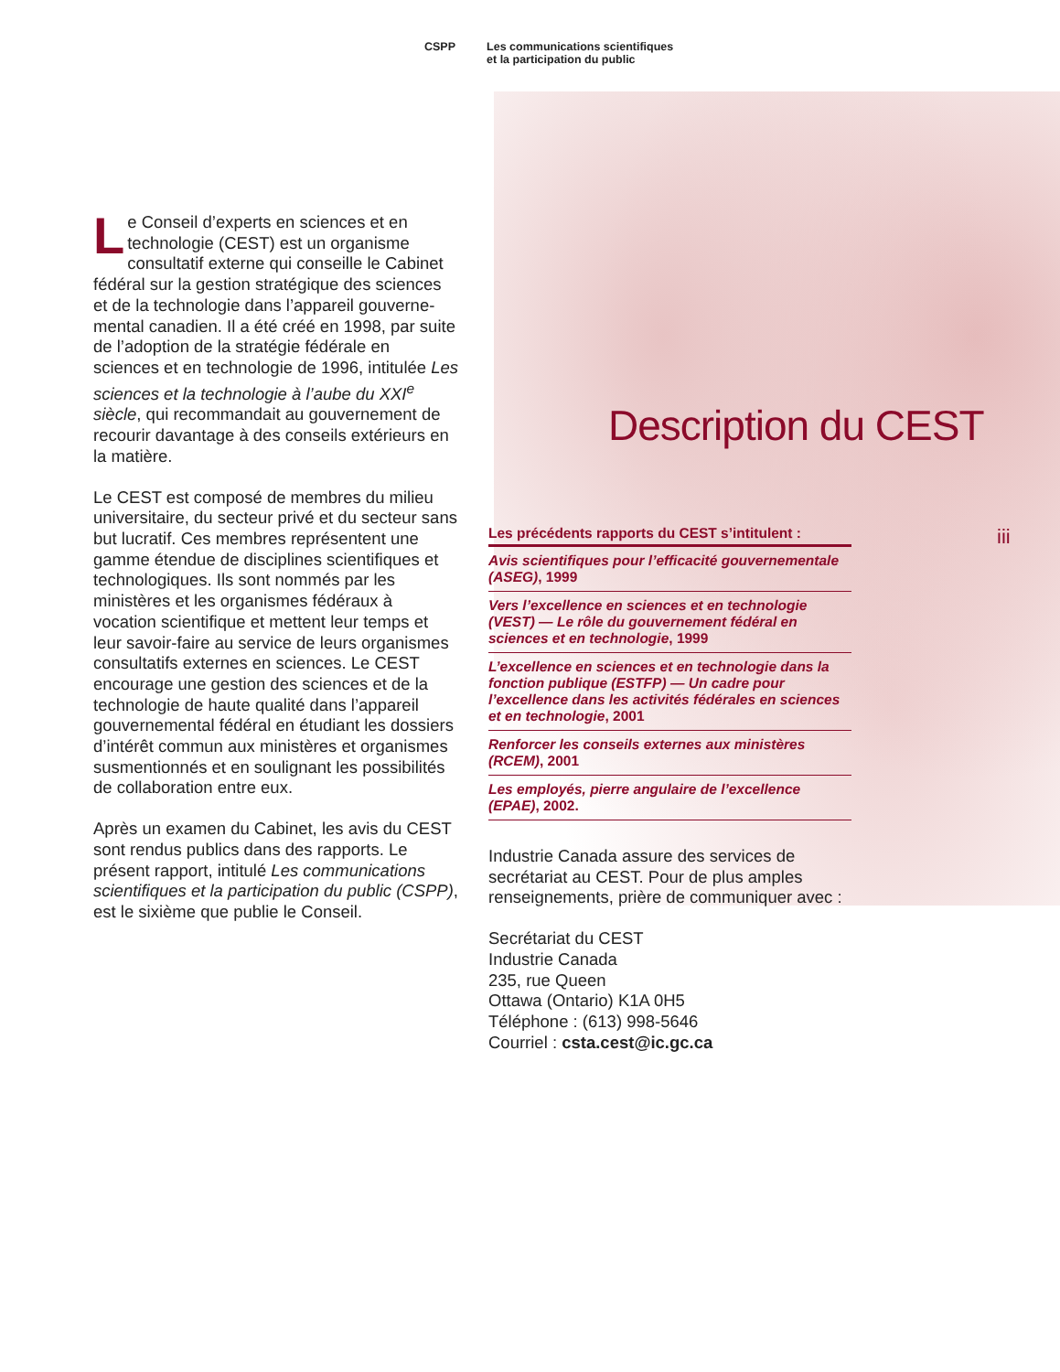CSPP Les communications scientifiques
et la participation du public
Le Conseil d’experts en sciences et en technologie (CEST) est un organisme consultatif externe qui conseille le Cabinet fédéral sur la gestion stratégique des sciences et de la technologie dans l’appareil gouverne­mental canadien. Il a été créé en 1998, par suite de l’adoption de la stratégie fédérale en sciences et en technologie de 1996, intitulée Les sciences et la technologie à l’aube du XXI<sup>e</sup> siècle, qui recommandait au gouvernement de recourir davantage à des conseils extérieurs en la matière.
Le CEST est composé de membres du milieu universitaire, du secteur privé et du secteur sans but lucratif. Ces membres représentent une gamme étendue de disciplines scientifiques et technologiques. Ils sont nommés par les ministères et les organismes fédéraux à vocation scientifique et mettent leur temps et leur savoir-faire au service de leurs organismes consultatifs externes en sciences. Le CEST encourage une gestion des sciences et de la technologie de haute qualité dans l’appareil gouvernemental fédéral en étudiant les dossiers d’intérêt commun aux ministères et organismes susmentionnés et en soulignant les possibilités de collaboration entre eux.
Après un examen du Cabinet, les avis du CEST sont rendus publics dans des rapports. Le présent rapport, intitulé Les communications scientifiques et la participation du public (CSPP), est le sixième que publie le Conseil.
Description du CEST
iii
Les précédents rapports du CEST s’intitulent :
Avis scientifiques pour l’efficacité gouvernementale (ASEG), 1999
Vers l’excellence en sciences et en technologie (VEST) — Le rôle du gouvernement fédéral en sciences et en technologie, 1999
L’excellence en sciences et en technologie dans la fonction publique (ESTFP) — Un cadre pour l’excellence dans les activités fédérales en sciences et en technologie, 2001
Renforcer les conseils externes aux ministères (RCEM), 2001
Les employés, pierre angulaire de l’excellence (EPAE), 2002.
Industrie Canada assure des services de secrétariat au CEST. Pour de plus amples renseignements, prière de communiquer avec :
Secrétariat du CEST
Industrie Canada
235, rue Queen
Ottawa (Ontario) K1A 0H5
Téléphone : (613) 998-5646
Courriel : csta.cest@ic.gc.ca